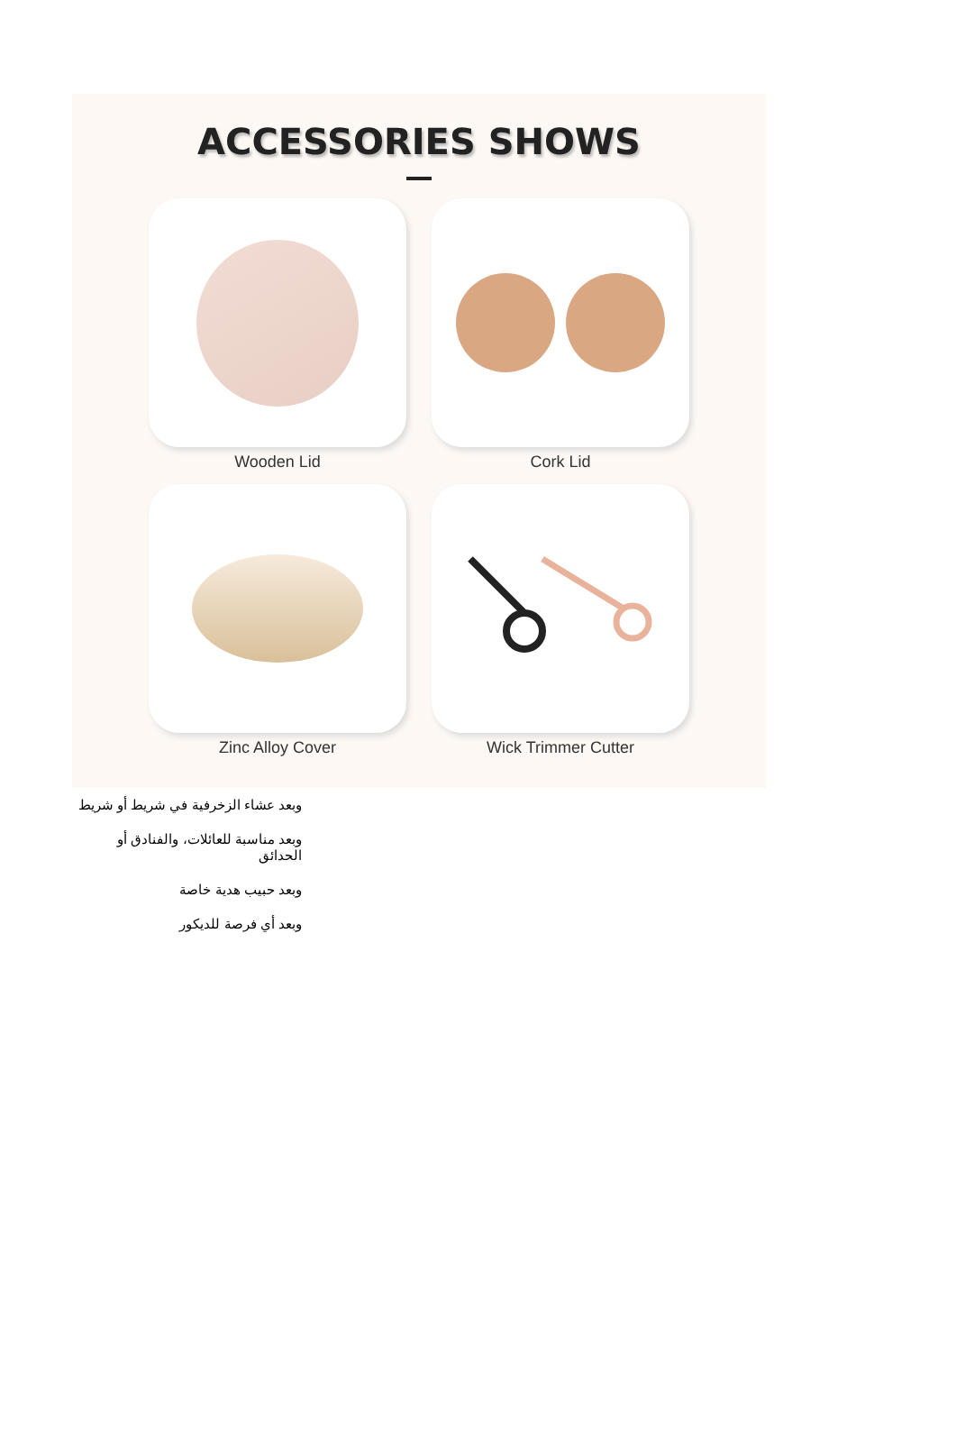ACCESSORIES SHOWS
Wooden Lid
Cork Lid
Zinc Alloy Cover
Wick Trimmer Cutter
وبعد عشاء الزخرفية في شريط أو شريط
وبعد مناسبة للعائلات، والفنادق أو الحدائق
وبعد حبيب هدية خاصة
وبعد أي فرصة للديكور